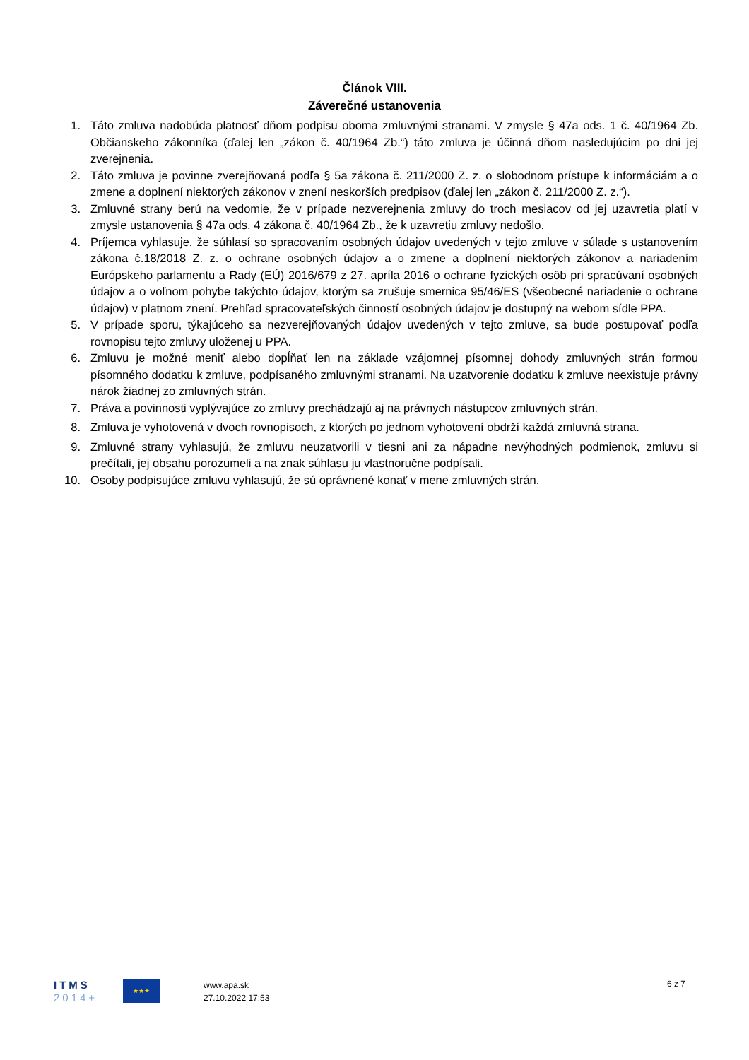Článok VIII.
Záverečné ustanovenia
1. Táto zmluva nadobúda platnosť dňom podpisu oboma zmluvnými stranami. V zmysle § 47a ods. 1 č. 40/1964 Zb. Občianskeho zákonníka (ďalej len „zákon č. 40/1964 Zb.“) táto zmluva je účinná dňom nasledujúcim po dni jej zverejnenia.
2. Táto zmluva je povinne zverejňovaná podľa § 5a zákona č. 211/2000 Z. z. o slobodnom prístupe k informáciám a o zmene a doplnení niektorých zákonov v znení neskorších predpisov (ďalej len „zákon č. 211/2000 Z. z.“).
3. Zmluvné strany berú na vedomie, že v prípade nezverejnenia zmluvy do troch mesiacov od jej uzavretia platí v zmysle ustanovenia § 47a ods. 4 zákona č. 40/1964 Zb., že k uzavretiu zmluvy nedošlo.
4. Príjemca vyhlasuje, že súhlasí so spracovaním osobných údajov uvedených v tejto zmluve v súlade s ustanovením zákona č.18/2018 Z. z. o ochrane osobných údajov a o zmene a doplnení niektorých zákonov a nariadením Európskeho parlamentu a Rady (EÚ) 2016/679 z 27. apríla 2016 o ochrane fyzických osôb pri spracúvaní osobných údajov a o voľnom pohybe takýchto údajov, ktorým sa zrušuje smernica 95/46/ES (všeobecné nariadenie o ochrane údajov) v platnom znení. Prehľad spracovateľských činností osobných údajov je dostupný na webom sídle PPA.
5. V prípade sporu, týkajúceho sa nezverejňovaných údajov uvedených v tejto zmluve, sa bude postupovať podľa rovnopisu tejto zmluvy uloženej u PPA.
6. Zmluvu je možné meniť alebo dopĺňať len na základe vzájomnej písomnej dohody zmluvných strán formou písomného dodatku k zmluve, podpísaného zmluvnými stranami. Na uzatvorenie dodatku k zmluve neexistuje právny nárok žiadnej zo zmluvných strán.
7. Práva a povinnosti vyplývajúce zo zmluvy prechádzajú aj na právnych nástupcov zmluvných strán.
8. Zmluva je vyhotovená v dvoch rovnopisoch, z ktorých po jednom vyhotovení obdrží každá zmluvná strana.
9. Zmluvné strany vyhlasujú, že zmluvu neuzatvorili v tiesni ani za nápadne nevýhodných podmienok, zmluvu si prečítali, jej obsahu porozumeli a na znak súhlasu ju vlastnoručne podpísali.
10. Osoby podpisujúce zmluvu vyhlasujú, že sú oprávnené konať v mene zmluvných strán.
ITMS
2014+
★★★
www.apa.sk
27.10.2022 17:53
6 z 7